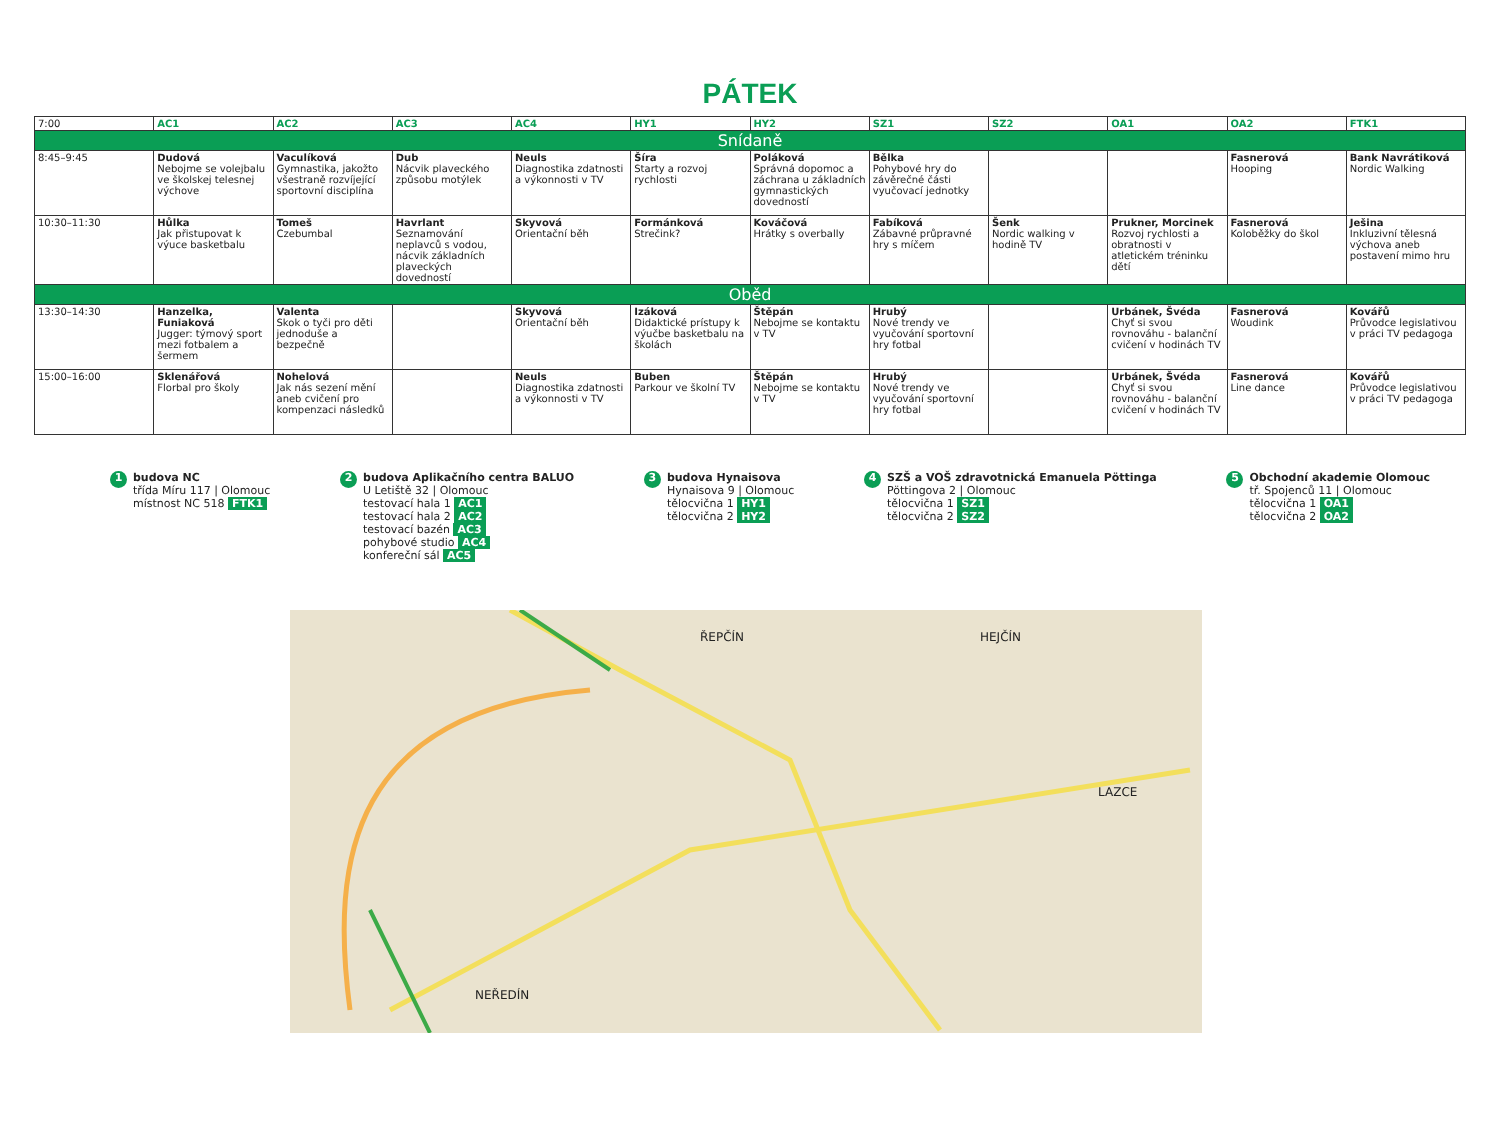PÁTEK
| 7:00 | AC1 | AC2 | AC3 | AC4 | HY1 | HY2 | SZ1 | SZ2 | OA1 | OA2 | FTK1 |
| --- | --- | --- | --- | --- | --- | --- | --- | --- | --- | --- | --- |
| Snídaně | | | | | | | | | | | |
| 8:45–9:45 | Dudová Nebojme se volejbalu ve školskej telesnej výchove | Vaculíková Gymnastika, jakožto všestraně rozvíjející sportovní disciplína | Dub Nácvik plaveckého způsobu motýlek | Neuls Diagnostika zdatnosti a výkonnosti v TV | Šíra Starty a rozvoj rychlosti | Poláková Správná dopomoc a záchrana u základních gymnastických dovedností | Bělka Pohybové hry do závěrečné části vyučovací jednotky | | | Fasnerová Hooping | Bank Navrátiková Nordic Walking |
| 10:30–11:30 | Hůlka Jak přistupovat k výuce basketbalu | Tomeš Czebumbal | Havrlant Seznamování neplavců s vodou, nácvik základních plaveckých dovedností | Skyvová Orientační běh | Formánková Strečink? | Kováčová Hrátky s overbally | Fabíková Zábavné průpravné hry s míčem | Šenk Nordic walking v hodině TV | Prukner, Morcinek Rozvoj rychlosti a obratnosti v atletickém tréninku dětí | Fasnerová Koloběžky do škol | Ješina Inkluzivní tělesná výchova aneb postavení mimo hru |
| Oběd | | | | | | | | | | | |
| 13:30–14:30 | Hanzelka, Funiaková Jugger: týmový sport mezi fotbalem a šermem | Valenta Skok o tyči pro děti jednoduše a bezpečně | | Skyvová Orientační běh | Izáková Didaktické prístupy k výučbe basketbalu na školách | Štěpán Nebojme se kontaktu v TV | Hrubý Nové trendy ve vyučování sportovní hry fotbal | | Urbánek, Švéda Chyť si svou rovnováhu - balanční cvičení v hodinách TV | Fasnerová Woudink | Kovářů Průvodce legislativou v práci TV pedagoga |
| 15:00–16:00 | Sklenářová Florbal pro školy | Nohelová Jak nás sezení mění aneb cvičení pro kompenzaci následků | | Neuls Diagnostika zdatnosti a výkonnosti v TV | Buben Parkour ve školní TV | Štěpán Nebojme se kontaktu v TV | Hrubý Nové trendy ve vyučování sportovní hry fotbal | | Urbánek, Švéda Chyť si svou rovnováhu - balanční cvičení v hodinách TV | Fasnerová Line dance | Kovářů Průvodce legislativou v práci TV pedagoga |
1 budova NC
třída Míru 117 | Olomouc
místnost NC 518 FTK1
2 budova Aplikačního centra BALUO
U Letiště 32 | Olomouc
testovací hala 1 AC1
testovací hala 2 AC2
testovací bazén AC3
pohybové studio AC4
konfereční sál AC5
3 budova Hynaisova
Hynaisova 9 | Olomouc
tělocvična 1 HY1
tělocvična 2 HY2
4 SZŠ a VOŠ zdravotnická Emanuela Pöttinga
Pöttingova 2 | Olomouc
tělocvična 1 SZ1
tělocvična 2 SZ2
5 Obchodní akademie Olomouc
tř. Spojenců 11 | Olomouc
tělocvična 1 OA1
tělocvična 2 OA2
ŘEPČÍN HEJČÍN
LAZCE
NEŘEDÍN